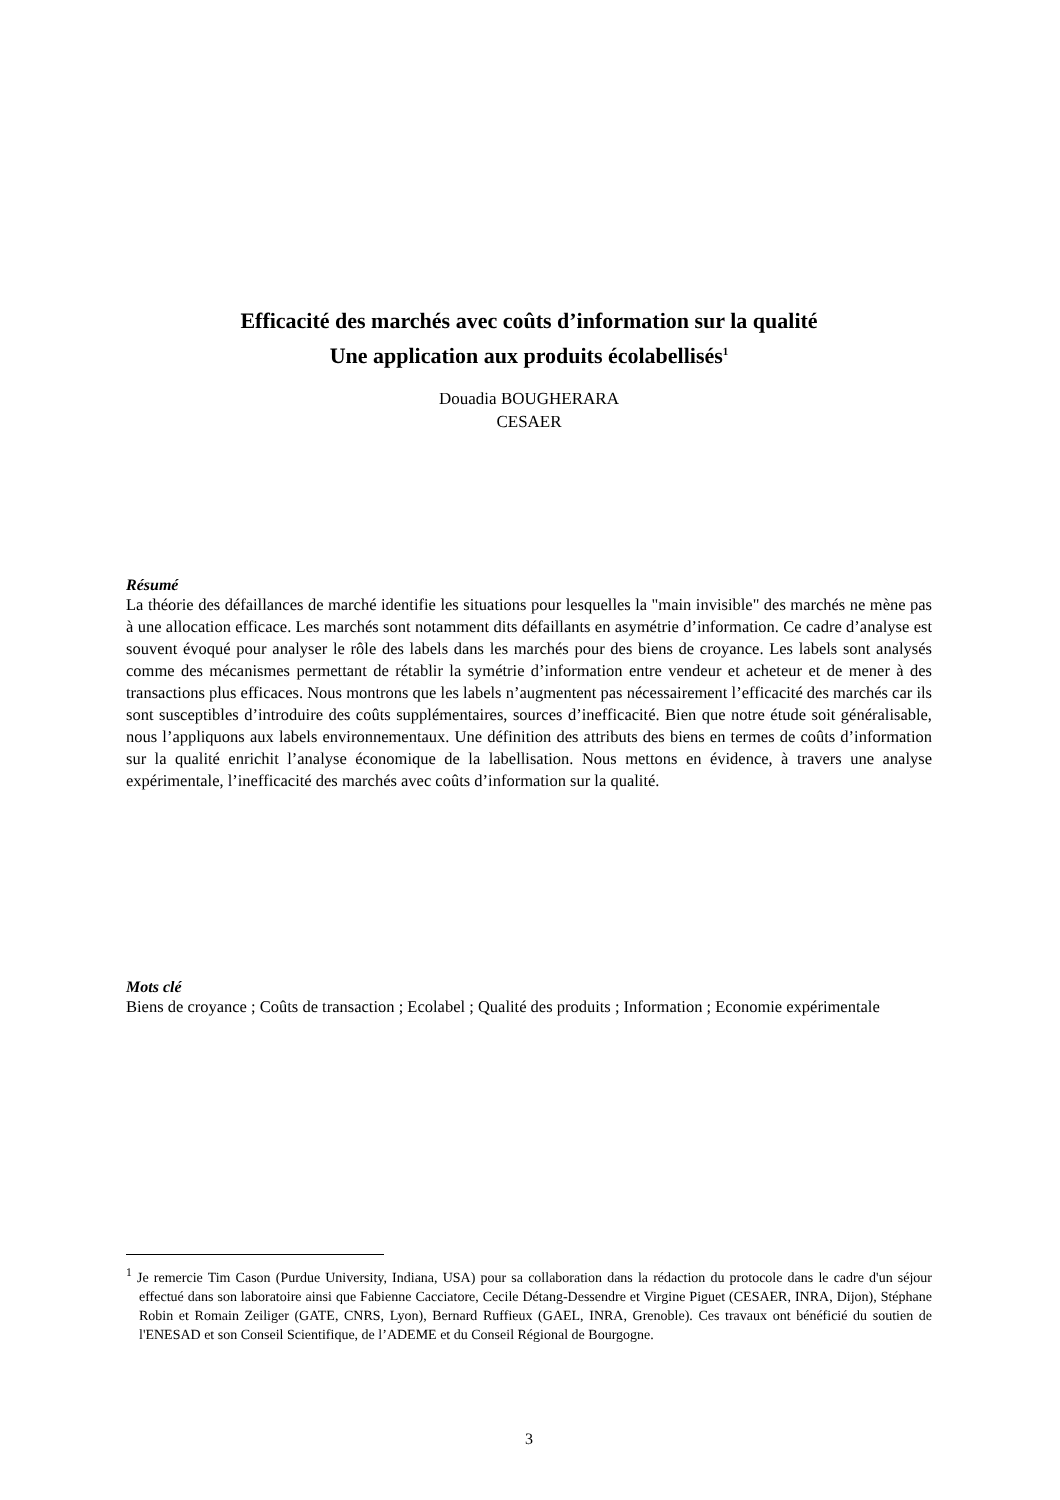Efficacité des marchés avec coûts d’information sur la qualité
Une application aux produits écolabellisés<sup>1</sup>
Douadia BOUGHERARA
CESAER
Résumé
La théorie des défaillances de marché identifie les situations pour lesquelles la "main invisible" des marchés ne mène pas à une allocation efficace. Les marchés sont notamment dits défaillants en asymétrie d’information. Ce cadre d’analyse est souvent évoqué pour analyser le rôle des labels dans les marchés pour des biens de croyance. Les labels sont analysés comme des mécanismes permettant de rétablir la symétrie d’information entre vendeur et acheteur et de mener à des transactions plus efficaces. Nous montrons que les labels n’augmentent pas nécessairement l’efficacité des marchés car ils sont susceptibles d’introduire des coûts supplémentaires, sources d’inefficacité. Bien que notre étude soit généralisable, nous l’appliquons aux labels environnementaux. Une définition des attributs des biens en termes de coûts d’information sur la qualité enrichit l’analyse économique de la labellisation. Nous mettons en évidence, à travers une analyse expérimentale, l’inefficacité des marchés avec coûts d’information sur la qualité.
Mots clé
Biens de croyance ; Coûts de transaction ; Ecolabel ; Qualité des produits ; Information ; Economie expérimentale
<sup>1</sup> Je remercie Tim Cason (Purdue University, Indiana, USA) pour sa collaboration dans la rédaction du protocole dans le cadre d'un séjour effectué dans son laboratoire ainsi que Fabienne Cacciatore, Cecile Détang-Dessendre et Virgine Piguet (CESAER, INRA, Dijon), Stéphane Robin et Romain Zeiliger (GATE, CNRS, Lyon), Bernard Ruffieux (GAEL, INRA, Grenoble). Ces travaux ont bénéficié du soutien de l'ENESAD et son Conseil Scientifique, de l’ADEME et du Conseil Régional de Bourgogne.
3